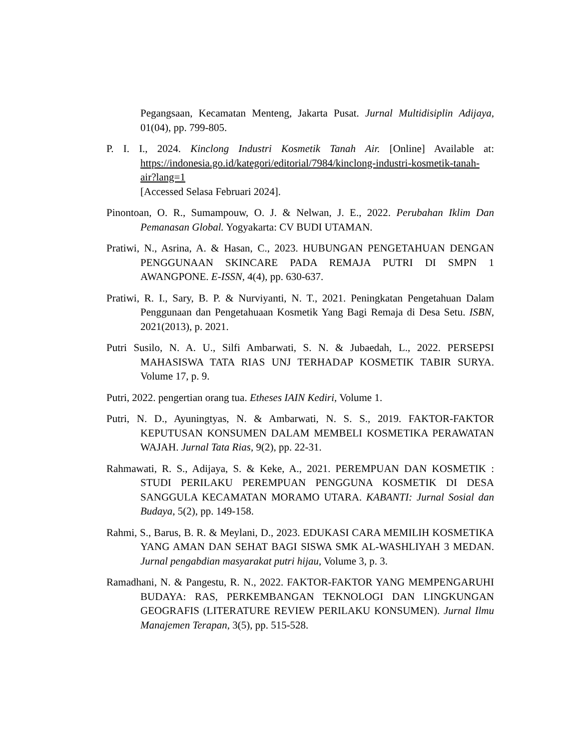Pegangsaan, Kecamatan Menteng, Jakarta Pusat. Jurnal Multidisiplin Adijaya, 01(04), pp. 799-805.
P. I. I., 2024. Kinclong Industri Kosmetik Tanah Air. [Online] Available at: https://indonesia.go.id/kategori/editorial/7984/kinclong-industri-kosmetik-tanah-air?lang=1
[Accessed Selasa Februari 2024].
Pinontoan, O. R., Sumampouw, O. J. & Nelwan, J. E., 2022. Perubahan Iklim Dan Pemanasan Global. Yogyakarta: CV BUDI UTAMAN.
Pratiwi, N., Asrina, A. & Hasan, C., 2023. HUBUNGAN PENGETAHUAN DENGAN PENGGUNAAN SKINCARE PADA REMAJA PUTRI DI SMPN 1 AWANGPONE. E-ISSN, 4(4), pp. 630-637.
Pratiwi, R. I., Sary, B. P. & Nurviyanti, N. T., 2021. Peningkatan Pengetahuan Dalam Penggunaan dan Pengetahuaan Kosmetik Yang Bagi Remaja di Desa Setu. ISBN, 2021(2013), p. 2021.
Putri Susilo, N. A. U., Silfi Ambarwati, S. N. & Jubaedah, L., 2022. PERSEPSI MAHASISWA TATA RIAS UNJ TERHADAP KOSMETIK TABIR SURYA. Volume 17, p. 9.
Putri, 2022. pengertian orang tua. Etheses IAIN Kediri, Volume 1.
Putri, N. D., Ayuningtyas, N. & Ambarwati, N. S. S., 2019. FAKTOR-FAKTOR KEPUTUSAN KONSUMEN DALAM MEMBELI KOSMETIKA PERAWATAN WAJAH. Jurnal Tata Rias, 9(2), pp. 22-31.
Rahmawati, R. S., Adijaya, S. & Keke, A., 2021. PEREMPUAN DAN KOSMETIK : STUDI PERILAKU PEREMPUAN PENGGUNA KOSMETIK DI DESA SANGGULA KECAMATAN MORAMO UTARA. KABANTI: Jurnal Sosial dan Budaya, 5(2), pp. 149-158.
Rahmi, S., Barus, B. R. & Meylani, D., 2023. EDUKASI CARA MEMILIH KOSMETIKA YANG AMAN DAN SEHAT BAGI SISWA SMK AL-WASHLIYAH 3 MEDAN. Jurnal pengabdian masyarakat putri hijau, Volume 3, p. 3.
Ramadhani, N. & Pangestu, R. N., 2022. FAKTOR-FAKTOR YANG MEMPENGARUHI BUDAYA: RAS, PERKEMBANGAN TEKNOLOGI DAN LINGKUNGAN GEOGRAFIS (LITERATURE REVIEW PERILAKU KONSUMEN). Jurnal Ilmu Manajemen Terapan, 3(5), pp. 515-528.